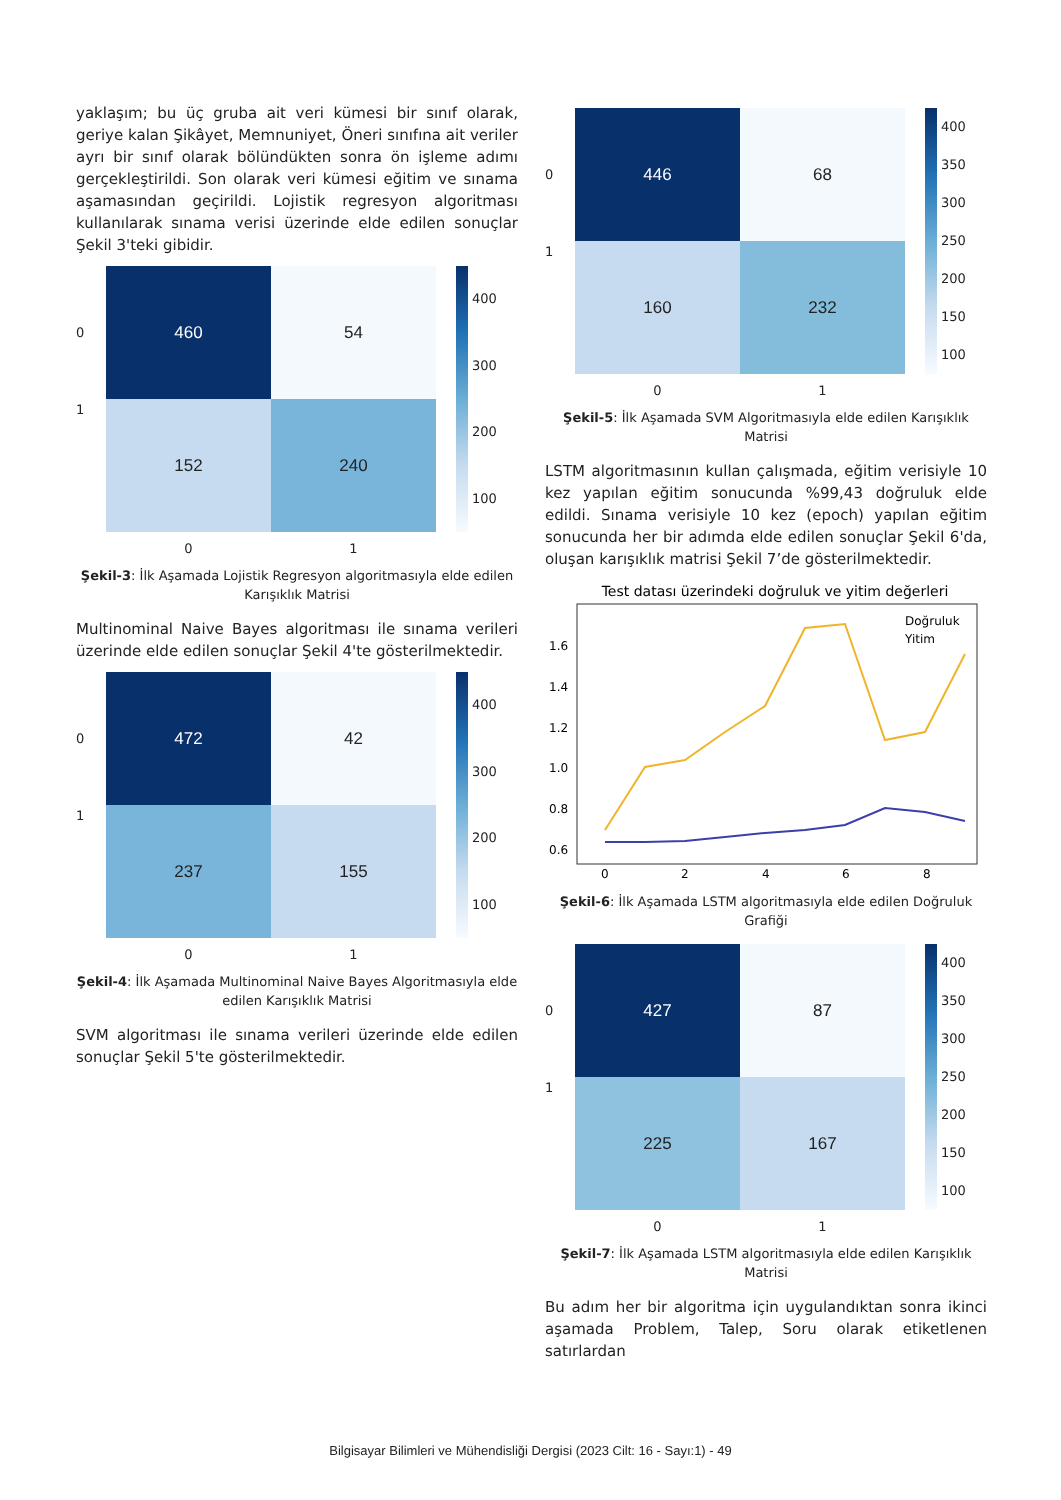yaklaşım; bu üç gruba ait veri kümesi bir sınıf olarak, geriye kalan Şikâyet, Memnuniyet, Öneri sınıfına ait veriler ayrı bir sınıf olarak bölündükten sonra ön işleme adımı gerçekleştirildi. Son olarak veri kümesi eğitim ve sınama aşamasından geçirildi. Lojistik regresyon algoritması kullanılarak sınama verisi üzerinde elde edilen sonuçlar Şekil 3'teki gibidir.
0
1
460
54
152
240
400
300
200
100
0 1
Şekil-3: İlk Aşamada Lojistik Regresyon algoritmasıyla elde edilen Karışıklık Matrisi
Multinominal Naive Bayes algoritması ile sınama verileri üzerinde elde edilen sonuçlar Şekil 4'te gösterilmektedir.
0
1
472
42
237
155
400
300
200
100
0 1
Şekil-4: İlk Aşamada Multinominal Naive Bayes Algoritmasıyla elde edilen Karışıklık Matrisi
SVM algoritması ile sınama verileri üzerinde elde edilen sonuçlar Şekil 5'te gösterilmektedir.
0
1
446
68
160
232
400
350
300
250
200
150
100
0 1
Şekil-5: İlk Aşamada SVM Algoritmasıyla elde edilen Karışıklık Matrisi
LSTM algoritmasının kullan çalışmada, eğitim verisiyle 10 kez yapılan eğitim sonucunda %99,43 doğruluk elde edildi. Sınama verisiyle 10 kez (epoch) yapılan eğitim sonucunda her bir adımda elde edilen sonuçlar Şekil 6'da, oluşan karışıklık matrisi Şekil 7’de gösterilmektedir.
Test datası üzerindeki doğruluk ve yitim değerleri
1.6
1.4
1.2
1.0
0.8
0.6
0
2
4
6
8
Doğruluk
Yitim
Şekil-6: İlk Aşamada LSTM algoritmasıyla elde edilen Doğruluk Grafiği
0
1
427
87
225
167
400
350
300
250
200
150
100
0 1
Şekil-7: İlk Aşamada LSTM algoritmasıyla elde edilen Karışıklık Matrisi
Bu adım her bir algoritma için uygulandıktan sonra ikinci aşamada Problem, Talep, Soru olarak etiketlenen satırlardan
Bilgisayar Bilimleri ve Mühendisliği Dergisi (2023 Cilt: 16 - Sayı:1) - 49